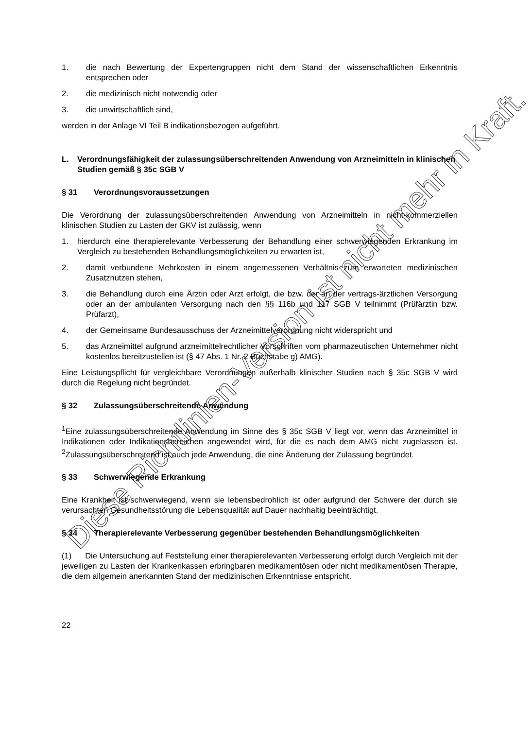1. die nach Bewertung der Expertengruppen nicht dem Stand der wissenschaftlichen Erkenntnis entsprechen oder
2. die medizinisch nicht notwendig oder
3. die unwirtschaftlich sind,
werden in der Anlage VI Teil B indikationsbezogen aufgeführt.
L. Verordnungsfähigkeit der zulassungsüberschreitenden Anwendung von Arzneimitteln in klinischen Studien gemäß § 35c SGB V
§ 31 Verordnungsvoraussetzungen
Die Verordnung der zulassungsüberschreitenden Anwendung von Arzneimitteln in nicht-kommerziellen klinischen Studien zu Lasten der GKV ist zulässig, wenn
1. hierdurch eine therapierelevante Verbesserung der Behandlung einer schwerwiegenden Erkrankung im Vergleich zu bestehenden Behandlungsmöglichkeiten zu erwarten ist,
2. damit verbundene Mehrkosten in einem angemessenen Verhältnis zum erwarteten medizinischen Zusatznutzen stehen,
3. die Behandlung durch eine Ärztin oder Arzt erfolgt, die bzw. der an der vertrags-ärztlichen Versorgung oder an der ambulanten Versorgung nach den §§ 116b und 117 SGB V teilnimmt (Prüfärztin bzw. Prüfarzt),
4. der Gemeinsame Bundesausschuss der Arzneimittelverordnung nicht widerspricht und
5. das Arzneimittel aufgrund arzneimittelrechtlicher Vorschriften vom pharmazeutischen Unternehmer nicht kostenlos bereitzustellen ist (§ 47 Abs. 1 Nr. 2 Buchstabe g) AMG).
Eine Leistungspflicht für vergleichbare Verordnungen außerhalb klinischer Studien nach § 35c SGB V wird durch die Regelung nicht begründet.
§ 32 Zulassungsüberschreitende Anwendung
<sup>1</sup> Eine zulassungsüberschreitende Anwendung im Sinne des § 35c SGB V liegt vor, wenn das Arzneimittel in Indikationen oder Indikationsbereichen angewendet wird, für die es nach dem AMG nicht zugelassen ist. <sup>2</sup>Zulassungsüberschreitend ist auch jede Anwendung, die eine Änderung der Zulassung begründet.
§ 33 Schwerwiegende Erkrankung
Eine Krankheit ist schwerwiegend, wenn sie lebensbedrohlich ist oder aufgrund der Schwere der durch sie verursachten Gesundheitsstörung die Lebensqualität auf Dauer nachhaltig beeinträchtigt.
§ 34 Therapierelevante Verbesserung gegenüber bestehenden Behandlungsmöglichkeiten
(1) Die Untersuchung auf Feststellung einer therapierelevanten Verbesserung erfolgt durch Vergleich mit der jeweiligen zu Lasten der Krankenkassen erbringbaren medikamentösen oder nicht medikamentösen Therapie, die dem allgemein anerkannten Stand der medizinischen Erkenntnisse entspricht.
22
Diese Richtlinien-Version ist nicht mehr in Kraft.